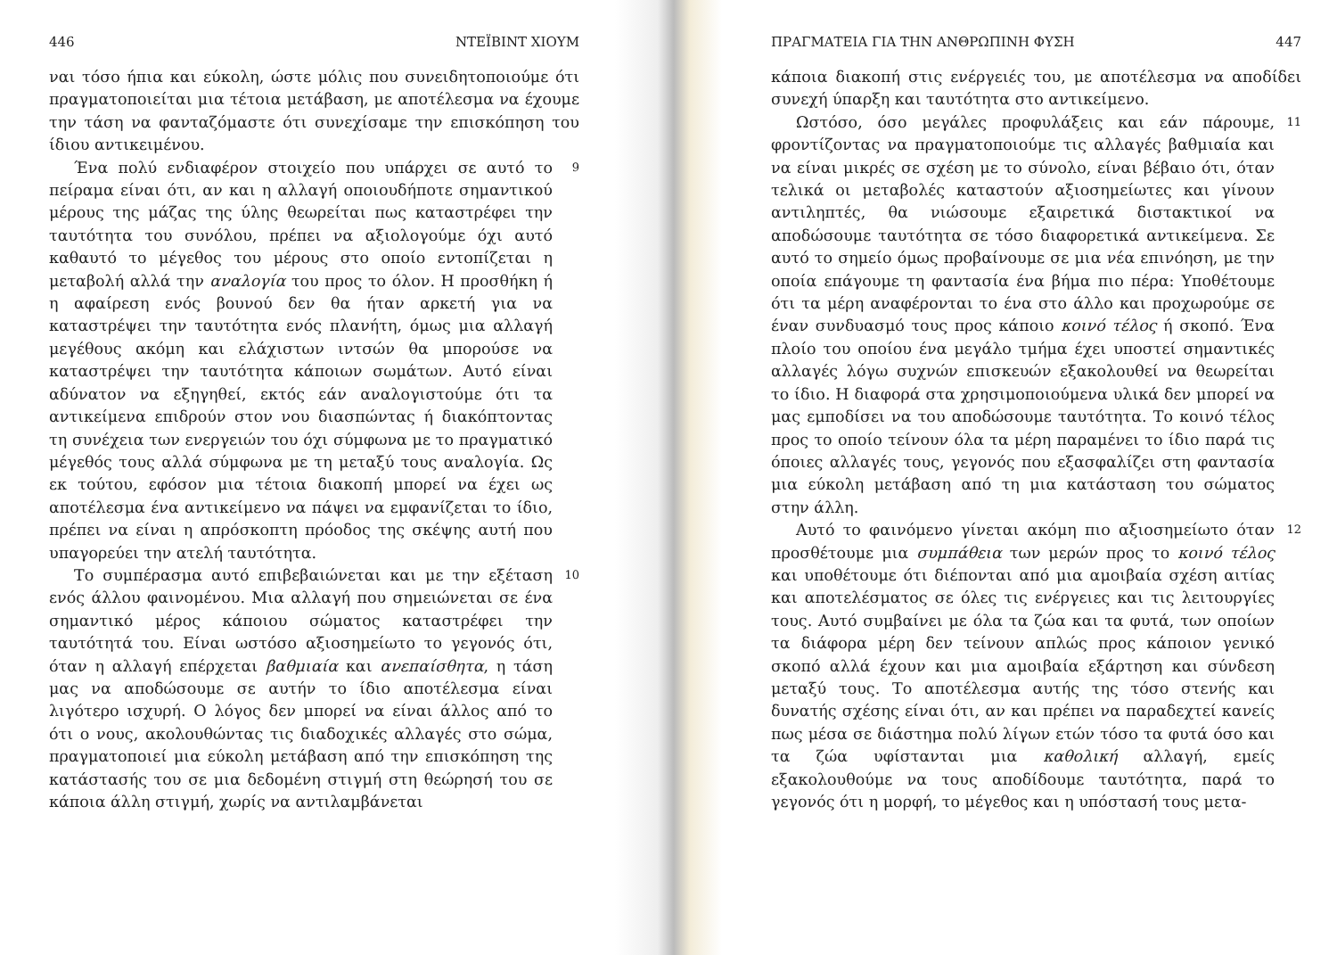446 ΝΤΕΪΒΙΝΤ ΧΙΟΥΜ
ναι τόσο ήπια και εύκολη, ώστε μόλις που συνειδητοποιούμε ότι πραγματοποιείται μια τέτοια μετάβαση, με αποτέλεσμα να έχουμε την τάση να φανταζόμαστε ότι συνεχίσαμε την επισκόπηση του ίδιου αντικειμένου.
Ένα πολύ ενδιαφέρον στοιχείο που υπάρχει σε αυτό το πείραμα είναι ότι, αν και η αλλαγή οποιουδήποτε σημαντικού μέρους της μάζας της ύλης θεωρείται πως καταστρέφει την ταυτότητα του συνόλου, πρέπει να αξιολογούμε όχι αυτό καθαυτό το μέγεθος του μέρους στο οποίο εντοπίζεται η μεταβολή αλλά την αναλογία του προς το όλον. Η προσθήκη ή η αφαίρεση ενός βουνού δεν θα ήταν αρκετή για να καταστρέψει την ταυτότητα ενός πλανήτη, όμως μια αλλαγή μεγέθους ακόμη και ελάχιστων ιντσών θα μπορούσε να καταστρέψει την ταυτότητα κάποιων σωμάτων. Αυτό είναι αδύνατον να εξηγηθεί, εκτός εάν αναλογιστούμε ότι τα αντικείμενα επιδρούν στον νου διασπώντας ή διακόπτοντας τη συνέχεια των ενεργειών του όχι σύμφωνα με το πραγματικό μέγεθός τους αλλά σύμφωνα με τη μεταξύ τους αναλογία. Ως εκ τούτου, εφόσον μια τέτοια διακοπή μπορεί να έχει ως αποτέλεσμα ένα αντικείμενο να πάψει να εμφανίζεται το ίδιο, πρέπει να είναι η απρόσκοπτη πρόοδος της σκέψης αυτή που υπαγορεύει την ατελή ταυτότητα.
9
Το συμπέρασμα αυτό επιβεβαιώνεται και με την εξέταση ενός άλλου φαινομένου. Μια αλλαγή που σημειώνεται σε ένα σημαντικό μέρος κάποιου σώματος καταστρέφει την ταυτότητά του. Είναι ωστόσο αξιοσημείωτο το γεγονός ότι, όταν η αλλαγή επέρχεται βαθμιαία και ανεπαίσθητα, η τάση μας να αποδώσουμε σε αυτήν το ίδιο αποτέλεσμα είναι λιγότερο ισχυρή. Ο λόγος δεν μπορεί να είναι άλλος από το ότι ο νους, ακολουθώντας τις διαδοχικές αλλαγές στο σώμα, πραγματοποιεί μια εύκολη μετάβαση από την επισκόπηση της κατάστασής του σε μια δεδομένη στιγμή στη θεώρησή του σε κάποια άλλη στιγμή, χωρίς να αντιλαμβάνεται
10
ΠΡΑΓΜΑΤΕΙΑ ΓΙΑ ΤΗΝ ΑΝΘΡΩΠΙΝΗ ΦΥΣΗ 447
κάποια διακοπή στις ενέργειές του, με αποτέλεσμα να αποδίδει συνεχή ύπαρξη και ταυτότητα στο αντικείμενο.
Ωστόσο, όσο μεγάλες προφυλάξεις και εάν πάρουμε, φροντίζοντας να πραγματοποιούμε τις αλλαγές βαθμιαία και να είναι μικρές σε σχέση με το σύνολο, είναι βέβαιο ότι, όταν τελικά οι μεταβολές καταστούν αξιοσημείωτες και γίνουν αντιληπτές, θα νιώσουμε εξαιρετικά διστακτικοί να αποδώσουμε ταυτότητα σε τόσο διαφορετικά αντικείμενα. Σε αυτό το σημείο όμως προβαίνουμε σε μια νέα επινόηση, με την οποία επάγουμε τη φαντασία ένα βήμα πιο πέρα: Υποθέτουμε ότι τα μέρη αναφέρονται το ένα στο άλλο και προχωρούμε σε έναν συνδυασμό τους προς κάποιο κοινό τέλος ή σκοπό. Ένα πλοίο του οποίου ένα μεγάλο τμήμα έχει υποστεί σημαντικές αλλαγές λόγω συχνών επισκευών εξακολουθεί να θεωρείται το ίδιο. Η διαφορά στα χρησιμοποιούμενα υλικά δεν μπορεί να μας εμποδίσει να του αποδώσουμε ταυτότητα. Το κοινό τέλος προς το οποίο τείνουν όλα τα μέρη παραμένει το ίδιο παρά τις όποιες αλλαγές τους, γεγονός που εξασφαλίζει στη φαντασία μια εύκολη μετάβαση από τη μια κατάσταση του σώματος στην άλλη.
11
Αυτό το φαινόμενο γίνεται ακόμη πιο αξιοσημείωτο όταν προσθέτουμε μια συμπάθεια των μερών προς το κοινό τέλος και υποθέτουμε ότι διέπονται από μια αμοιβαία σχέση αιτίας και αποτελέσματος σε όλες τις ενέργειες και τις λειτουργίες τους. Αυτό συμβαίνει με όλα τα ζώα και τα φυτά, των οποίων τα διάφορα μέρη δεν τείνουν απλώς προς κάποιον γενικό σκοπό αλλά έχουν και μια αμοιβαία εξάρτηση και σύνδεση μεταξύ τους. Το αποτέλεσμα αυτής της τόσο στενής και δυνατής σχέσης είναι ότι, αν και πρέπει να παραδεχτεί κανείς πως μέσα σε διάστημα πολύ λίγων ετών τόσο τα φυτά όσο και τα ζώα υφίστανται μια καθολική αλλαγή, εμείς εξακολουθούμε να τους αποδίδουμε ταυτότητα, παρά το γεγονός ότι η μορφή, το μέγεθος και η υπόστασή τους μετα-
12